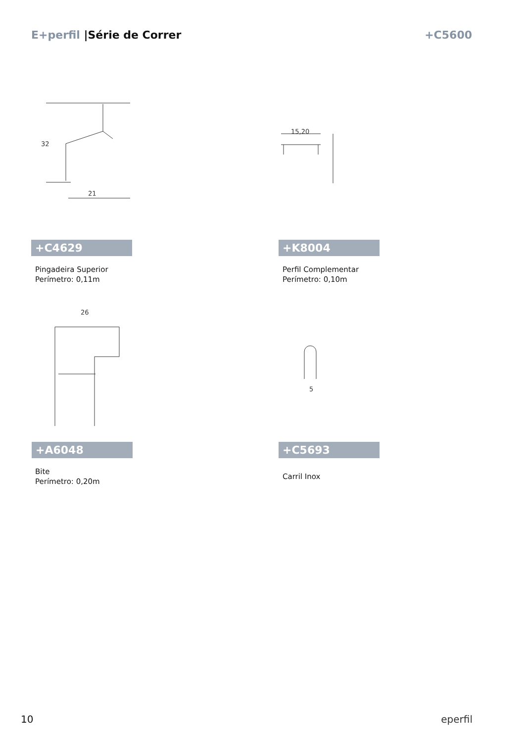E+perfil |Série de Correr +C5600
32
21
+C4629
Pingadeira Superior
Perímetro: 0,11m
15,20
+K8004
Perfil Complementar
Perímetro: 0,10m
26
+A6048
Bite
Perímetro: 0,20m
5
+C5693
Carril Inox
10 eperfil